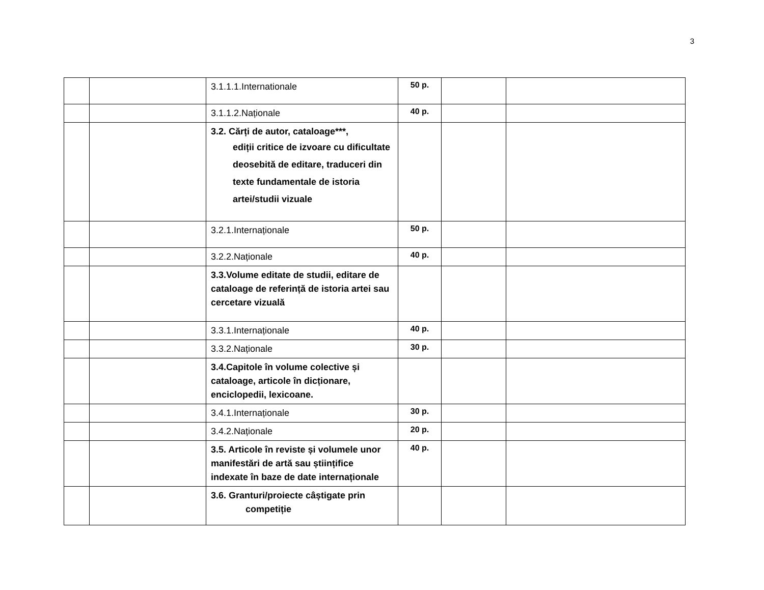3
| | | 3.1.1.1.Internationale | 50 p. | | |
| | | 3.1.1.2.Naționale | 40 p. | | |
| | | 3.2. Cărți de autor, cataloage***, ediții critice de izvoare cu dificultate deosebită de editare, traduceri din texte fundamentale de istoria artei/studii vizuale | | | |
| | | 3.2.1.Internaționale | 50 p. | | |
| | | 3.2.2.Naționale | 40 p. | | |
| | | 3.3.Volume editate de studii, editare de cataloage de referință de istoria artei sau cercetare vizuală | | | |
| | | 3.3.1.Internaționale | 40 p. | | |
| | | 3.3.2.Naționale | 30 p. | | |
| | | 3.4.Capitole în volume colective și cataloage, articole în dicționare, enciclopedii, lexicoane. | | | |
| | | 3.4.1.Internaționale | 30 p. | | |
| | | 3.4.2.Naționale | 20 p. | | |
| | | 3.5. Articole în reviste și volumele unor manifestări de artă sau științifice indexate în baze de date internaționale | 40 p. | | |
| | | 3.6. Granturi/proiecte câștigate prin competiție | | | |